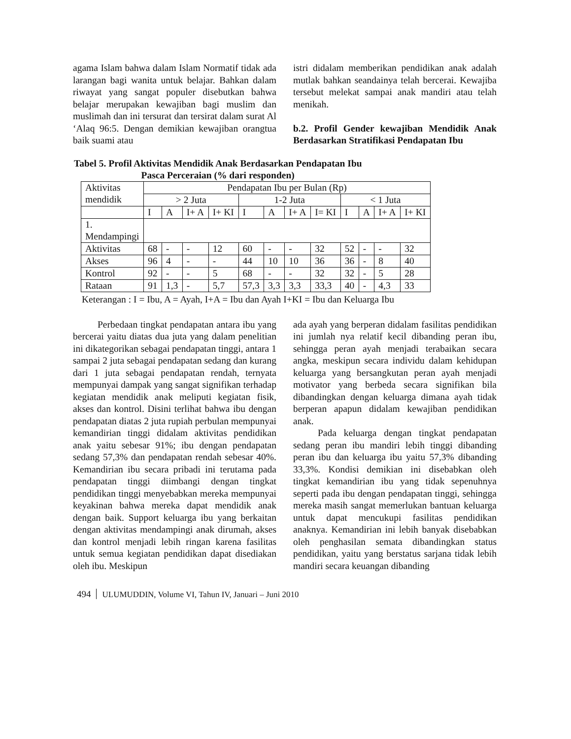agama Islam bahwa dalam Islam Normatif tidak ada larangan bagi wanita untuk belajar. Bahkan dalam riwayat yang sangat populer disebutkan bahwa belajar merupakan kewajiban bagi muslim dan muslimah dan ini tersurat dan tersirat dalam surat Al ‘Alaq 96:5. Dengan demikian kewajiban orangtua baik suami atau
istri didalam memberikan pendidikan anak adalah mutlak bahkan seandainya telah bercerai. Kewajiba tersebut melekat sampai anak mandiri atau telah menikah.
b.2. Profil Gender kewajiban Mendidik Anak Berdasarkan Stratifikasi Pendapatan Ibu
Tabel 5. Profil Aktivitas Mendidik Anak Berdasarkan Pendapatan Ibu
Pasca Perceraian (% dari responden)
| Aktivitas mendidik | Pendapatan Ibu per Bulan (Rp) | | | | | | | | | | | |
| | > 2 Juta | | | | 1-2 Juta | | | | < 1 Juta | | | |
| | I | A | I+ A | I+ KI | I | A | I+ A | I= KI | I | A | I+ A | I+ KI |
| 1. Mendampingi | | | | | | | | | | | | |
| Aktivitas | 68 | - | - | 12 | 60 | - | - | 32 | 52 | - | - | 32 |
| Akses | 96 | 4 | - | - | 44 | 10 | 10 | 36 | 36 | - | 8 | 40 |
| Kontrol | 92 | - | - | 5 | 68 | - | - | 32 | 32 | - | 5 | 28 |
| Rataan | 91 | 1,3 | - | 5,7 | 57,3 | 3,3 | 3,3 | 33,3 | 40 | - | 4,3 | 33 |
Keterangan : I = Ibu, A = Ayah, I+A = Ibu dan Ayah I+KI = Ibu dan Keluarga Ibu
Perbedaan tingkat pendapatan antara ibu yang bercerai yaitu diatas dua juta yang dalam penelitian ini dikategorikan sebagai pendapatan tinggi, antara 1 sampai 2 juta sebagai pendapatan sedang dan kurang dari 1 juta sebagai pendapatan rendah, ternyata mempunyai dampak yang sangat signifikan terhadap kegiatan mendidik anak meliputi kegiatan fisik, akses dan kontrol. Disini terlihat bahwa ibu dengan pendapatan diatas 2 juta rupiah perbulan mempunyai kemandirian tinggi didalam aktivitas pendidikan anak yaitu sebesar 91%; ibu dengan pendapatan sedang 57,3% dan pendapatan rendah sebesar 40%. Kemandirian ibu secara pribadi ini terutama pada pendapatan tinggi diimbangi dengan tingkat pendidikan tinggi menyebabkan mereka mempunyai keyakinan bahwa mereka dapat mendidik anak dengan baik. Support keluarga ibu yang berkaitan dengan aktivitas mendampingi anak dirumah, akses dan kontrol menjadi lebih ringan karena fasilitas untuk semua kegiatan pendidikan dapat disediakan oleh ibu. Meskipun
ada ayah yang berperan didalam fasilitas pendidikan ini jumlah nya relatif kecil dibanding peran ibu, sehingga peran ayah menjadi terabaikan secara angka, meskipun secara individu dalam kehidupan keluarga yang bersangkutan peran ayah menjadi motivator yang berbeda secara signifikan bila dibandingkan dengan keluarga dimana ayah tidak berperan apapun didalam kewajiban pendidikan anak.
Pada keluarga dengan tingkat pendapatan sedang peran ibu mandiri lebih tinggi dibanding peran ibu dan keluarga ibu yaitu 57,3% dibanding 33,3%. Kondisi demikian ini disebabkan oleh tingkat kemandirian ibu yang tidak sepenuhnya seperti pada ibu dengan pendapatan tinggi, sehingga mereka masih sangat memerlukan bantuan keluarga untuk dapat mencukupi fasilitas pendidikan anaknya. Kemandirian ini lebih banyak disebabkan oleh penghasilan semata dibandingkan status pendidikan, yaitu yang berstatus sarjana tidak lebih mandiri secara keuangan dibanding
494 ULUMUDDIN, Volume VI, Tahun IV, Januari – Juni 2010